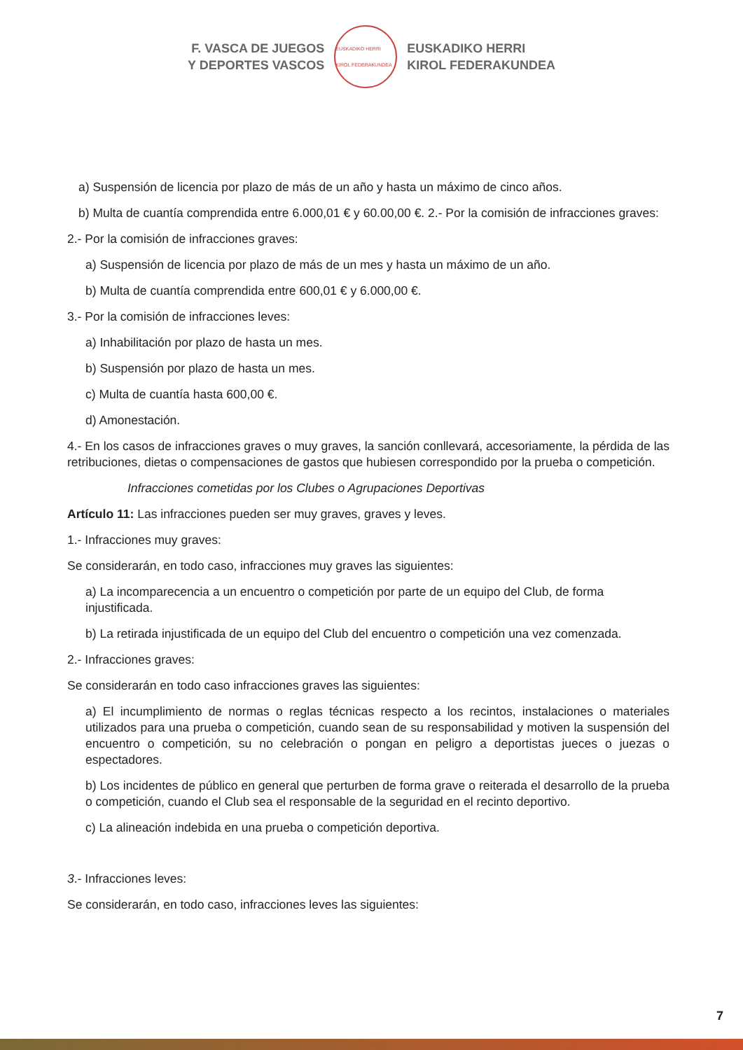F. VASCA DE JUEGOS
Y DEPORTES VASCOS
EUSKADIKO HERRI KIROL FEDERAKUNDEA
EUSKADIKO HERRI
KIROL FEDERAKUNDEA
a) Suspensión de licencia por plazo de más de un año y hasta un máximo de cinco años.
b) Multa de cuantía comprendida entre 6.000,01 € y 60.00,00 €. 2.- Por la comisión de infracciones graves:
2.- Por la comisión de infracciones graves:
a) Suspensión de licencia por plazo de más de un mes y hasta un máximo de un año.
b) Multa de cuantía comprendida entre 600,01 € y 6.000,00 €.
3.- Por la comisión de infracciones leves:
a) Inhabilitación por plazo de hasta un mes.
b) Suspensión por plazo de hasta un mes.
c) Multa de cuantía hasta 600,00 €.
d) Amonestación.
4.- En los casos de infracciones graves o muy graves, la sanción conllevará, accesoriamente, la pérdida de las retribuciones, dietas o compensaciones de gastos que hubiesen correspondido por la prueba o competición.
Infracciones cometidas por los Clubes o Agrupaciones Deportivas
Artículo 11: Las infracciones pueden ser muy graves, graves y leves.
1.- Infracciones muy graves:
Se considerarán, en todo caso, infracciones muy graves las siguientes:
a) La incomparecencia a un encuentro o competición por parte de un equipo del Club, de forma injustificada.
b) La retirada injustificada de un equipo del Club del encuentro o competición una vez comenzada.
2.- Infracciones graves:
Se considerarán en todo caso infracciones graves las siguientes:
a) El incumplimiento de normas o reglas técnicas respecto a los recintos, instalaciones o materiales utilizados para una prueba o competición, cuando sean de su responsabilidad y motiven la suspensión del encuentro o competición, su no celebración o pongan en peligro a deportistas jueces o juezas o espectadores.
b) Los incidentes de público en general que perturben de forma grave o reiterada el desarrollo de la prueba o competición, cuando el Club sea el responsable de la seguridad en el recinto deportivo.
c) La alineación indebida en una prueba o competición deportiva.
3.- Infracciones leves:
Se considerarán, en todo caso, infracciones leves las siguientes:
7